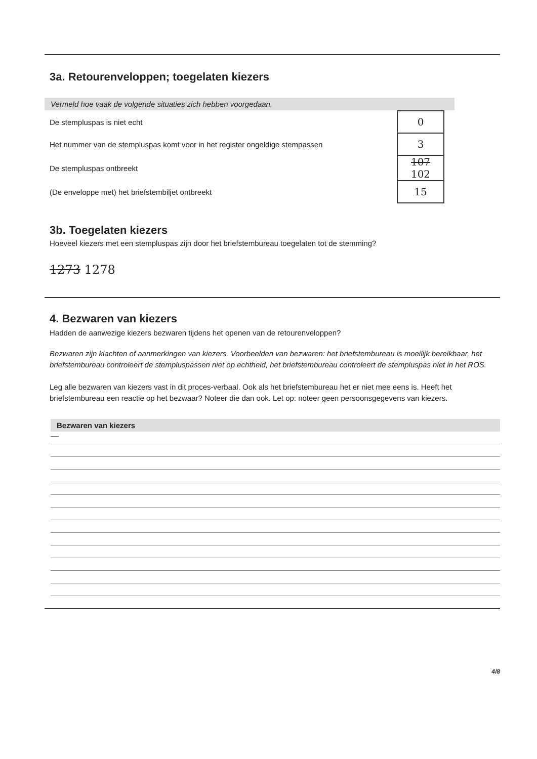3a. Retourenveloppen; toegelaten kiezers
Vermeld hoe vaak de volgende situaties zich hebben voorgedaan.
| De stempluspas is niet echt | 0 | |
| Het nummer van de stempluspas komt voor in het register ongeldige stempassen | 3 | |
| De stempluspas ontbreekt | 107 102 | |
| (De enveloppe met) het briefstembiljet ontbreekt | 15 | |
3b. Toegelaten kiezers
Hoeveel kiezers met een stempluspas zijn door het briefstembureau toegelaten tot de stemming?
1273 1278
4. Bezwaren van kiezers
Hadden de aanwezige kiezers bezwaren tijdens het openen van de retourenveloppen?
Bezwaren zijn klachten of aanmerkingen van kiezers. Voorbeelden van bezwaren: het briefstembureau is moeilijk bereikbaar, het briefstembureau controleert de stempluspassen niet op echtheid, het briefstembureau controleert de stempluspas niet in het ROS.
Leg alle bezwaren van kiezers vast in dit proces-verbaal. Ook als het briefstembureau het er niet mee eens is. Heeft het briefstembureau een reactie op het bezwaar? Noteer die dan ook. Let op: noteer geen persoonsgegevens van kiezers.
Bezwaren van kiezers
—
4/8